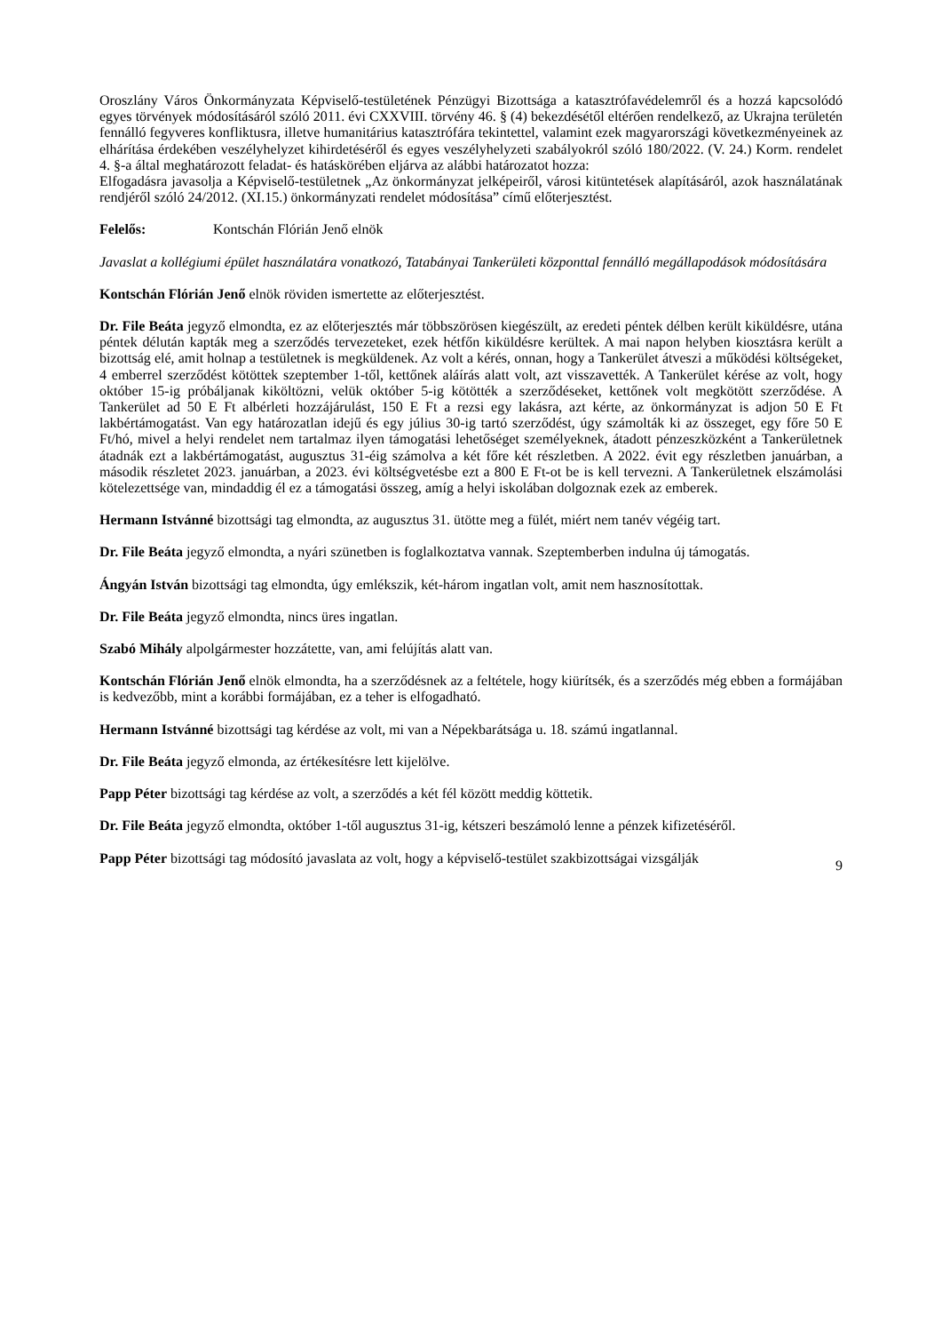Oroszlány Város Önkormányzata Képviselő-testületének Pénzügyi Bizottsága a katasztrófavédelemről és a hozzá kapcsolódó egyes törvények módosításáról szóló 2011. évi CXXVIII. törvény 46. § (4) bekezdésétől eltérően rendelkező, az Ukrajna területén fennálló fegyveres konfliktusra, illetve humanitárius katasztrófára tekintettel, valamint ezek magyarországi következményeinek az elhárítása érdekében veszélyhelyzet kihirdetéséről és egyes veszélyhelyzeti szabályokról szóló 180/2022. (V. 24.) Korm. rendelet 4. §-a által meghatározott feladat- és hatáskörében eljárva az alábbi határozatot hozza:
Elfogadásra javasolja a Képviselő-testületnek „Az önkormányzat jelképeiről, városi kitüntetések alapításáról, azok használatának rendjéről szóló 24/2012. (XI.15.) önkormányzati rendelet módosítása” című előterjesztést.
Felelős: Kontschán Flórián Jenő elnök
Javaslat a kollégiumi épület használatára vonatkozó, Tatabányai Tankerületi központtal fennálló megállapodások módosítására
Kontschán Flórián Jenő elnök röviden ismertette az előterjesztést.
Dr. File Beáta jegyző elmondta, ez az előterjesztés már többszörösen kiegészült, az eredeti péntek délben került kiküldésre, utána péntek délután kapták meg a szerződés tervezeteket, ezek hétfőn kiküldésre kerültek. A mai napon helyben kiosztásra került a bizottság elé, amit holnap a testületnek is megküldenek. Az volt a kérés, onnan, hogy a Tankerület átveszi a működési költségeket, 4 emberrel szerződést kötöttek szeptember 1-től, kettőnek aláírás alatt volt, azt visszavették. A Tankerület kérése az volt, hogy október 15-ig próbáljanak kiköltözni, velük október 5-ig kötötték a szerződéseket, kettőnek volt megkötött szerződése. A Tankerület ad 50 E Ft albérleti hozzájárulást, 150 E Ft a rezsi egy lakásra, azt kérte, az önkormányzat is adjon 50 E Ft lakbértámogatást. Van egy határozatlan idejű és egy július 30-ig tartó szerződést, úgy számolták ki az összeget, egy főre 50 E Ft/hó, mivel a helyi rendelet nem tartalmaz ilyen támogatási lehetőséget személyeknek, átadott pénzeszközként a Tankerületnek átadnák ezt a lakbértámogatást, augusztus 31-éig számolva a két főre két részletben. A 2022. évit egy részletben januárban, a második részletet 2023. januárban, a 2023. évi költségvetésbe ezt a 800 E Ft-ot be is kell tervezni. A Tankerületnek elszámolási kötelezettsége van, mindaddig él ez a támogatási összeg, amíg a helyi iskolában dolgoznak ezek az emberek.
Hermann Istvánné bizottsági tag elmondta, az augusztus 31. ütötte meg a fülét, miért nem tanév végéig tart.
Dr. File Beáta jegyző elmondta, a nyári szünetben is foglalkoztatva vannak. Szeptemberben indulna új támogatás.
Ángyán István bizottsági tag elmondta, úgy emlékszik, két-három ingatlan volt, amit nem hasznosítottak.
Dr. File Beáta jegyző elmondta, nincs üres ingatlan.
Szabó Mihály alpolgármester hozzátette, van, ami felújítás alatt van.
Kontschán Flórián Jenő elnök elmondta, ha a szerződésnek az a feltétele, hogy kiürítsék, és a szerződés még ebben a formájában is kedvezőbb, mint a korábbi formájában, ez a teher is elfogadható.
Hermann Istvánné bizottsági tag kérdése az volt, mi van a Népekbarátsága u. 18. számú ingatlannal.
Dr. File Beáta jegyző elmonda, az értékesítésre lett kijelölve.
Papp Péter bizottsági tag kérdése az volt, a szerződés a két fél között meddig köttetik.
Dr. File Beáta jegyző elmondta, október 1-től augusztus 31-ig, kétszeri beszámoló lenne a pénzek kifizetéséről.
Papp Péter bizottsági tag módosító javaslata az volt, hogy a képviselő-testület szakbizottságai vizsgálják
9